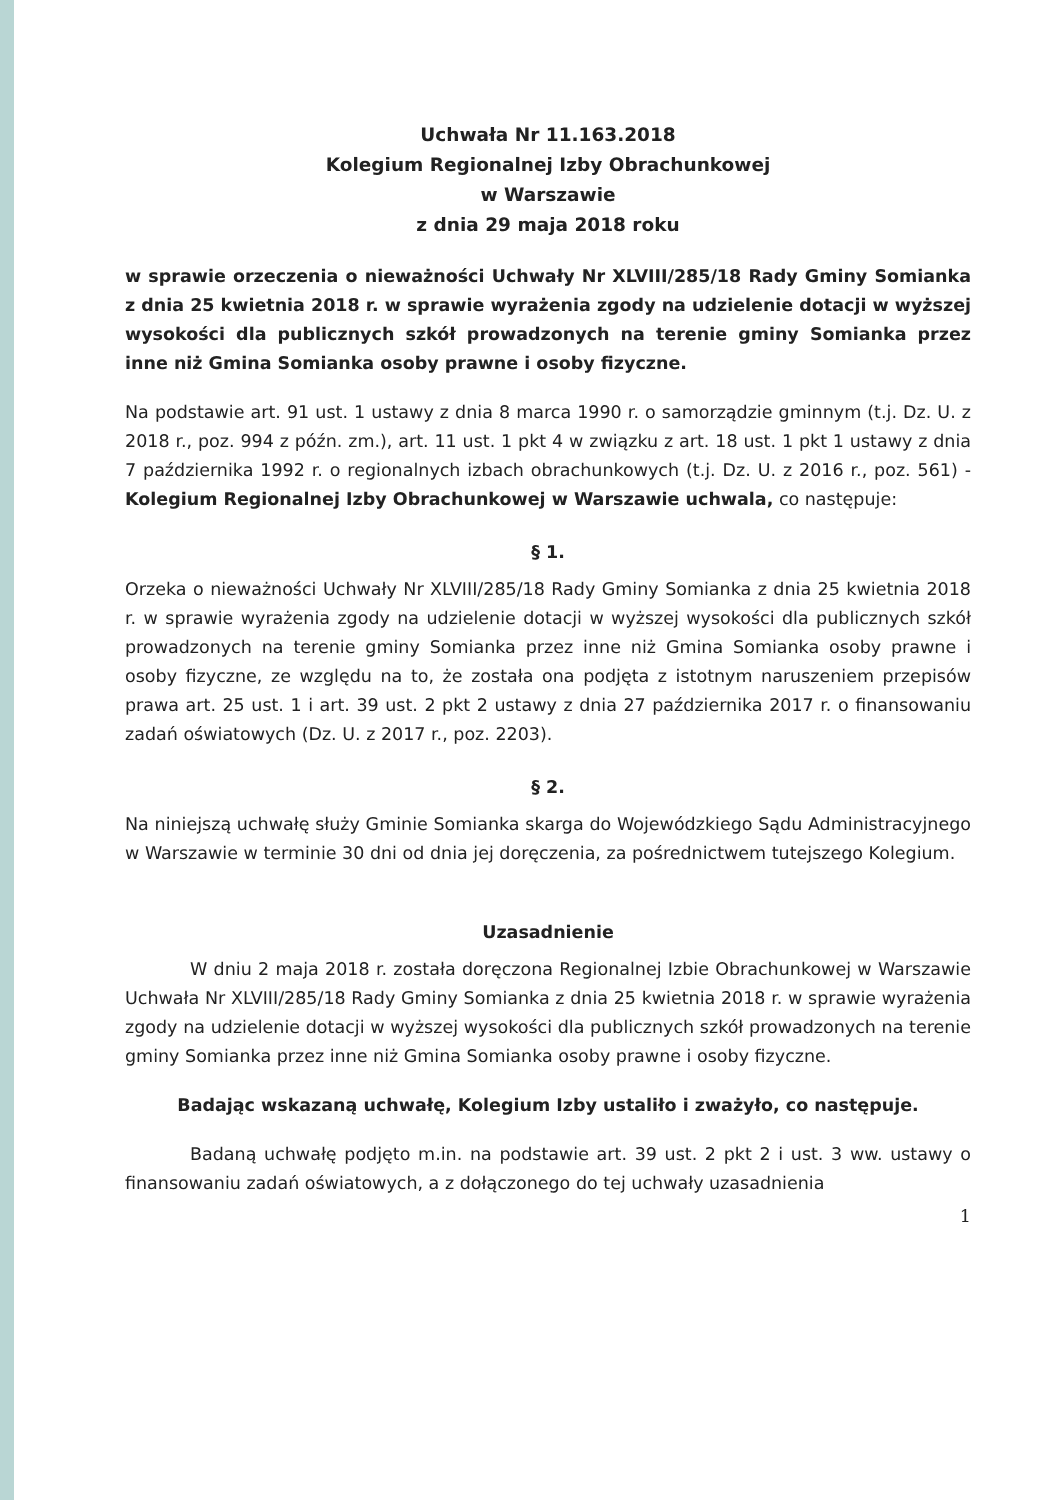Uchwała Nr 11.163.2018
Kolegium Regionalnej Izby Obrachunkowej
w Warszawie
z dnia 29 maja 2018 roku
w sprawie orzeczenia o nieważności Uchwały Nr XLVIII/285/18 Rady Gminy Somianka z dnia 25 kwietnia 2018 r. w sprawie wyrażenia zgody na udzielenie dotacji w wyższej wysokości dla publicznych szkół prowadzonych na terenie gminy Somianka przez inne niż Gmina Somianka osoby prawne i osoby fizyczne.
Na podstawie art. 91 ust. 1 ustawy z dnia 8 marca 1990 r. o samorządzie gminnym (t.j. Dz. U. z 2018 r., poz. 994 z późn. zm.), art. 11 ust. 1 pkt 4 w związku z art. 18 ust. 1 pkt 1 ustawy z dnia 7 października 1992 r. o regionalnych izbach obrachunkowych (t.j. Dz. U. z 2016 r., poz. 561) - Kolegium Regionalnej Izby Obrachunkowej w Warszawie uchwala, co następuje:
§ 1.
Orzeka o nieważności Uchwały Nr XLVIII/285/18 Rady Gminy Somianka z dnia 25 kwietnia 2018 r. w sprawie wyrażenia zgody na udzielenie dotacji w wyższej wysokości dla publicznych szkół prowadzonych na terenie gminy Somianka przez inne niż Gmina Somianka osoby prawne i osoby fizyczne, ze względu na to, że została ona podjęta z istotnym naruszeniem przepisów prawa art. 25 ust. 1 i art. 39 ust. 2 pkt 2 ustawy z dnia 27 października 2017 r. o finansowaniu zadań oświatowych (Dz. U. z 2017 r., poz. 2203).
§ 2.
Na niniejszą uchwałę służy Gminie Somianka skarga do Wojewódzkiego Sądu Administracyjnego w Warszawie w terminie 30 dni od dnia jej doręczenia, za pośrednictwem tutejszego Kolegium.
Uzasadnienie
W dniu 2 maja 2018 r. została doręczona Regionalnej Izbie Obrachunkowej w Warszawie Uchwała Nr XLVIII/285/18 Rady Gminy Somianka z dnia 25 kwietnia 2018 r. w sprawie wyrażenia zgody na udzielenie dotacji w wyższej wysokości dla publicznych szkół prowadzonych na terenie gminy Somianka przez inne niż Gmina Somianka osoby prawne i osoby fizyczne.
Badając wskazaną uchwałę, Kolegium Izby ustaliło i zważyło, co następuje.
Badaną uchwałę podjęto m.in. na podstawie art. 39 ust. 2 pkt 2 i ust. 3 ww. ustawy o finansowaniu zadań oświatowych, a z dołączonego do tej uchwały uzasadnienia
1